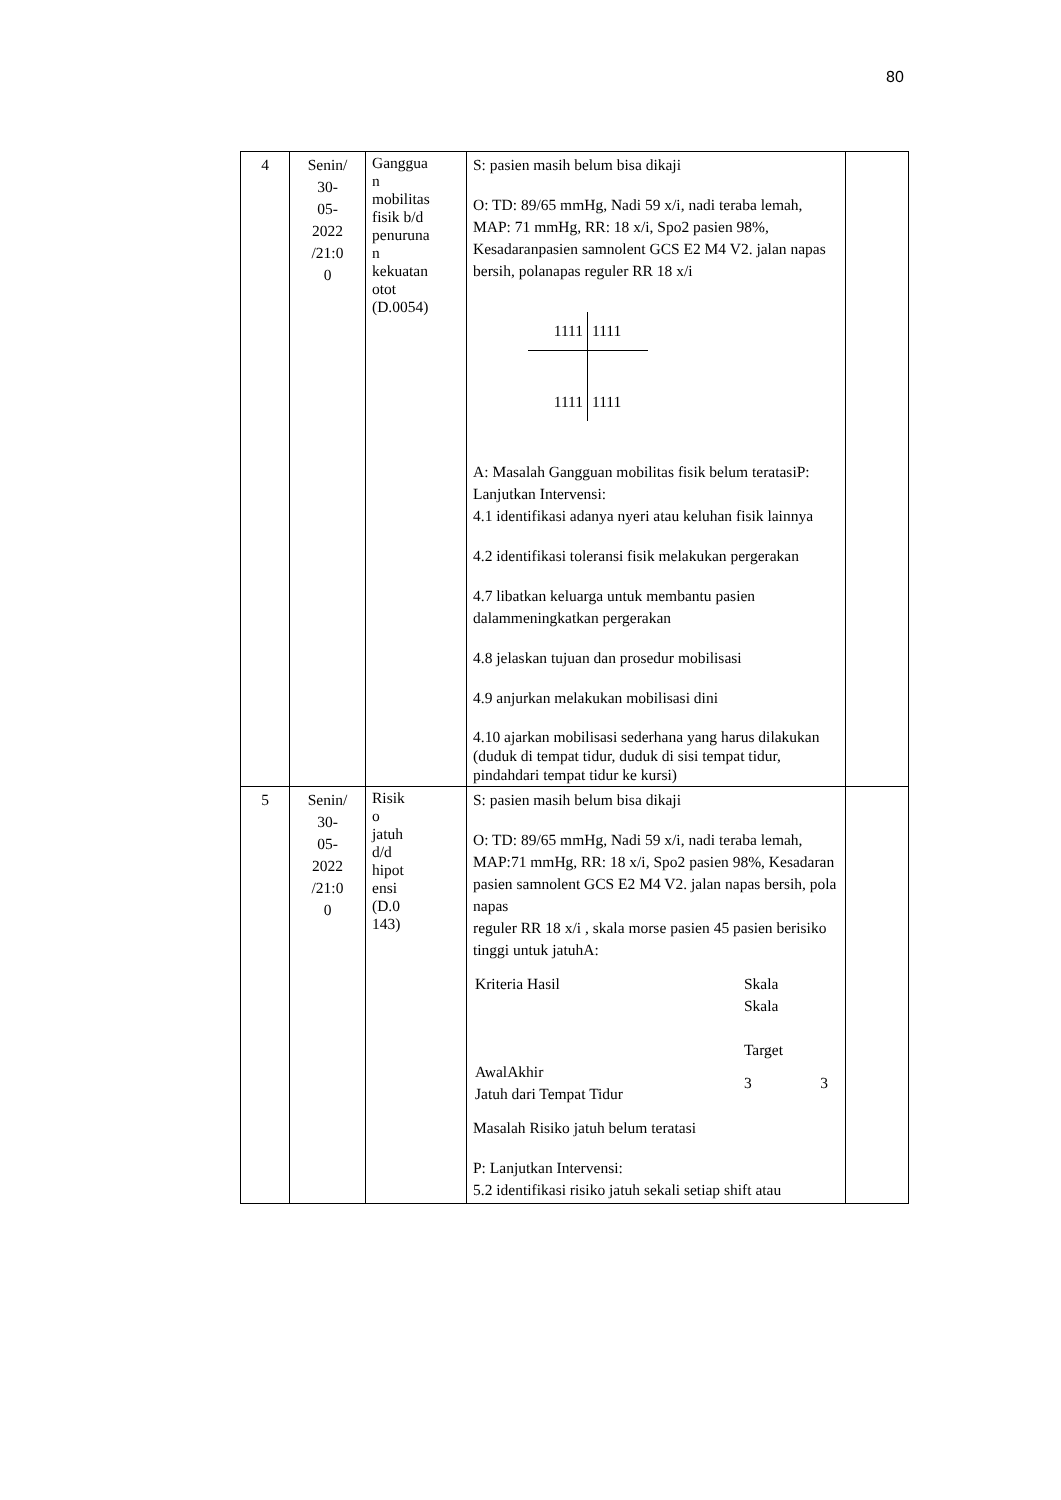80
| 4 | Senin/ 30- 05- 2022 /21:0 0 | Ganggua n mobilitas fisik b/d penuruna n kekuatan otot (D.0054) | S: pasien masih belum bisa dikaji O: TD: 89/65 mmHg, Nadi 59 x/i, nadi teraba lemah, MAP: 71 mmHg, RR: 18 x/i, Spo2 pasien 98%, Kesadaranpasien samnolent GCS E2 M4 V2. jalan napas bersih, polanapas reguler RR 18 x/i 1111 1111 1111 1111 A: Masalah Gangguan mobilitas fisik belum teratasiP: Lanjutkan Intervensi: 4.1 identifikasi adanya nyeri atau keluhan fisik lainnya 4.2 identifikasi toleransi fisik melakukan pergerakan 4.7 libatkan keluarga untuk membantu pasien dalammeningkatkan pergerakan 4.8 jelaskan tujuan dan prosedur mobilisasi 4.9 anjurkan melakukan mobilisasi dini 4.10 ajarkan mobilisasi sederhana yang harus dilakukan (duduk di tempat tidur, duduk di sisi tempat tidur, pindahdari tempat tidur ke kursi) | |
| 5 | Senin/ 30- 05- 2022 /21:0 0 | Risik o jatuh d/d hipot ensi (D.0 143) | S: pasien masih belum bisa dikaji O: TD: 89/65 mmHg, Nadi 59 x/i, nadi teraba lemah, MAP:71 mmHg, RR: 18 x/i, Spo2 pasien 98%, Kesadaran pasien samnolent GCS E2 M4 V2. jalan napas bersih, pola napas reguler RR 18 x/i , skala morse pasien 45 pasien berisiko tinggi untuk jatuhA: / Kriteria Hasil / Skala Skala Target / / / AwalAkhir Jatuh dari Tempat Tidur / 3 / 3 / Masalah Risiko jatuh belum teratasi P: Lanjutkan Intervensi: 5.2 identifikasi risiko jatuh sekali setiap shift atau | |